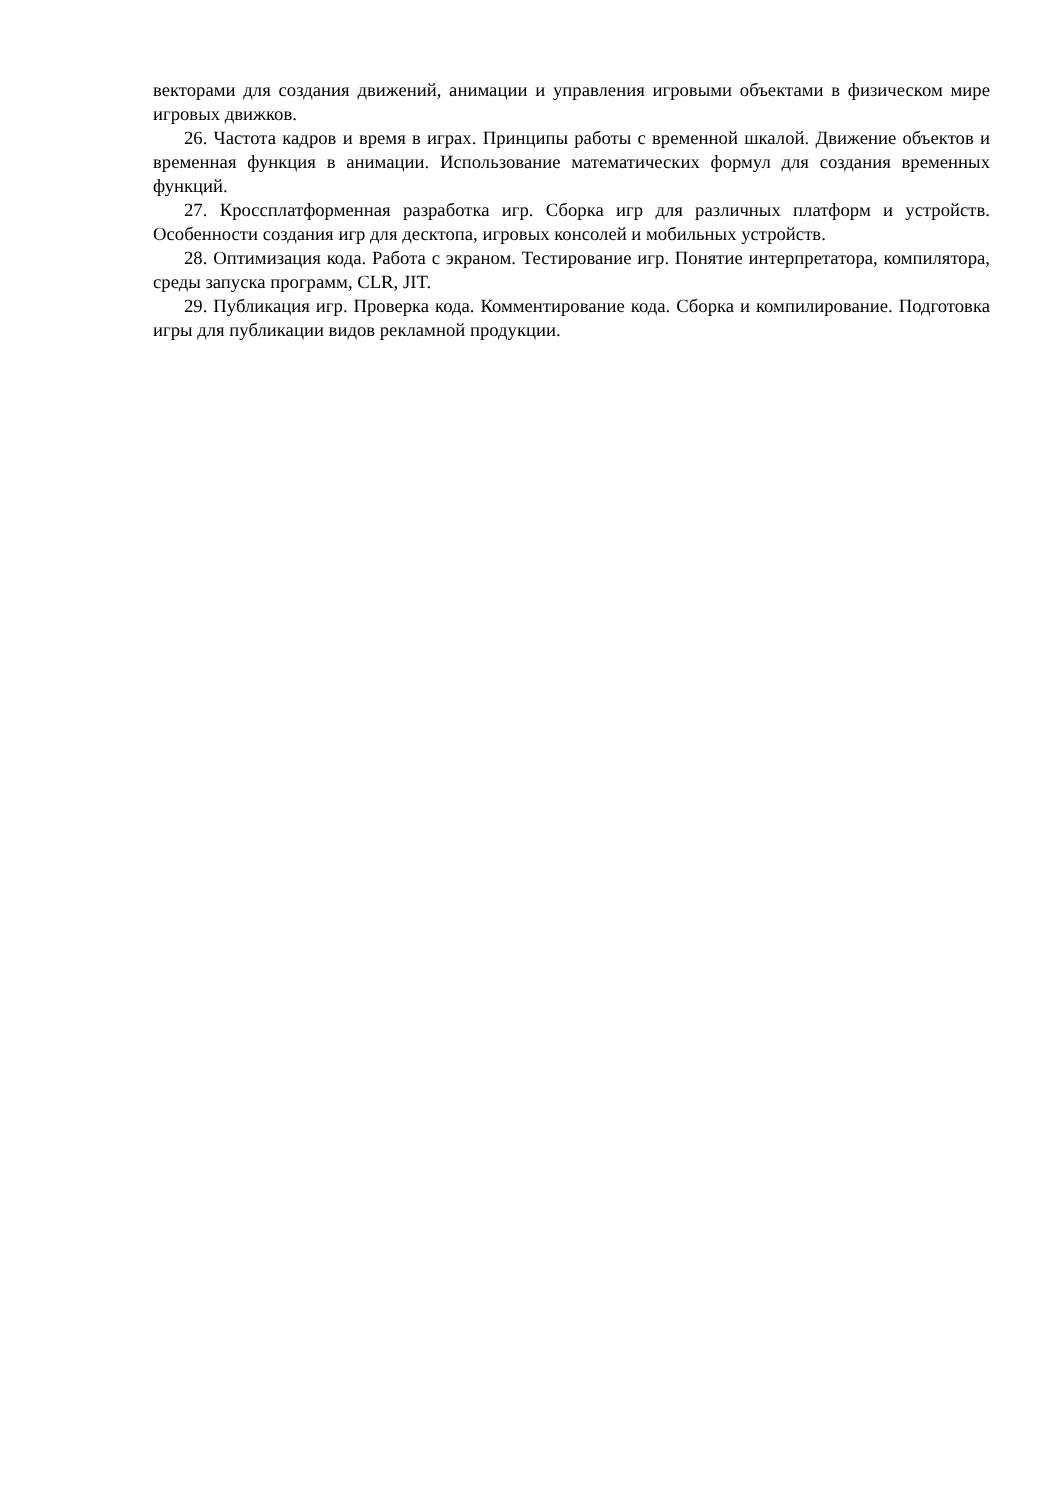векторами для создания движений, анимации и управления игровыми объектами в физическом мире игровых движков.
26. Частота кадров и время в играх. Принципы работы с временной шкалой. Движение объектов и временная функция в анимации. Использование математических формул для создания временных функций.
27. Кроссплатформенная разработка игр. Сборка игр для различных платформ и устройств. Особенности создания игр для десктопа, игровых консолей и мобильных устройств.
28. Оптимизация кода. Работа с экраном. Тестирование игр. Понятие интерпретатора, компилятора, среды запуска программ, CLR, JIT.
29. Публикация игр. Проверка кода. Комментирование кода. Сборка и компилирование. Подготовка игры для публикации видов рекламной продукции.